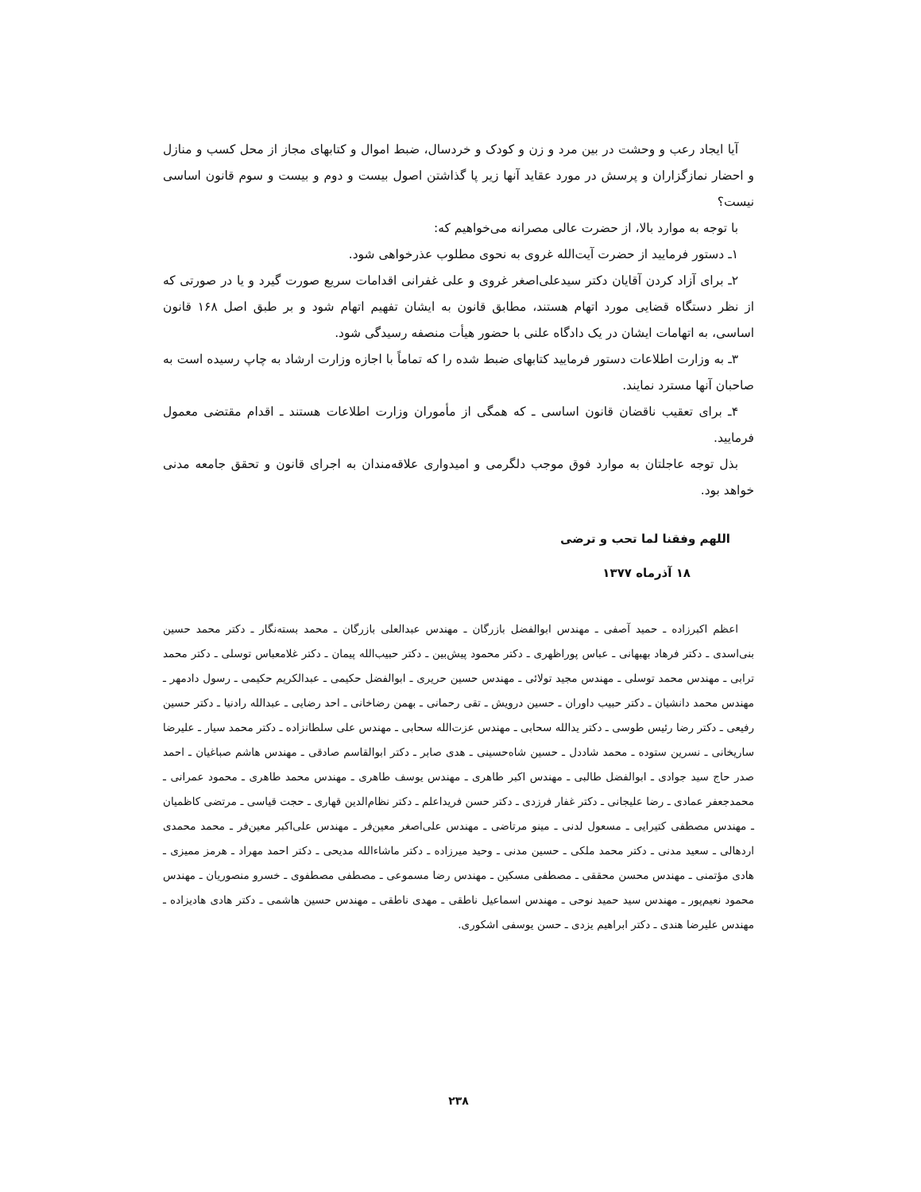آیا ایجاد رعب و وحشت در بین مرد و زن و کودک و خردسال، ضبط اموال و کتابهای مجاز از محل کسب و منازل و احضار نمازگزاران و پرسش در مورد عقاید آنها زیر پا گذاشتن اصول بیست و دوم و بیست و سوم قانون اساسی نیست؟
با توجه به موارد بالا، از حضرت عالی مصرانه می‌خواهیم که:
۱ـ دستور فرمایید از حضرت آیت‌الله غروی به نحوی مطلوب عذرخواهی شود.
۲ـ برای آزاد کردن آقایان دکتر سیدعلی‌اصغر غروی و علی غفرانی اقدامات سریع صورت گیرد و یا در صورتی که از نظر دستگاه قضایی مورد اتهام هستند، مطابق قانون به ایشان تفهیم اتهام شود و بر طبق اصل ۱۶۸ قانون اساسی، به اتهامات ایشان در یک دادگاه علنی با حضور هیأت منصفه رسیدگی شود.
۳ـ به وزارت اطلاعات دستور فرمایید کتابهای ضبط شده را که تماماً با اجازه وزارت ارشاد به چاپ رسیده است به صاحبان آنها مسترد نمایند.
۴ـ برای تعقیب ناقضان قانون اساسی ـ که همگی از مأموران وزارت اطلاعات هستند ـ اقدام مقتضی معمول فرمایید.
بذل توجه عاجلتان به موارد فوق موجب دلگرمی و امیدواری علاقه‌مندان به اجرای قانون و تحقق جامعه مدنی خواهد بود.
اللهم وفقنا لما تحب و ترضی
۱۸ آذرماه ۱۳۷۷
اعظم اکبرزاده ـ حمید آصفی ـ مهندس ابوالفضل بازرگان ـ مهندس عبدالعلی بازرگان ـ محمد بسته‌نگار ـ دکتر محمد حسین بنی‌اسدی ـ دکتر فرهاد بهبهانی ـ عباس پوراظهری ـ دکتر محمود پیش‌بین ـ دکتر حبیب‌الله پیمان ـ دکتر غلامعباس توسلی ـ دکتر محمد ترابی ـ مهندس محمد توسلی ـ مهندس مجید تولائی ـ مهندس حسین حریری ـ ابوالفضل حکیمی ـ عبدالکریم حکیمی ـ رسول دادمهر ـ مهندس محمد دانشیان ـ دکتر حبیب داوران ـ حسین درویش ـ تقی رحمانی ـ بهمن رضاخانی ـ احد رضایی ـ عبدالله رادنیا ـ دکتر حسین رفیعی ـ دکتر رضا رئیس طوسی ـ دکتر یدالله سحابی ـ مهندس عزت‌الله سحابی ـ مهندس علی سلطانزاده ـ دکتر محمد سیار ـ علیرضا ساریخانی ـ نسرین ستوده ـ محمد شاددل ـ حسین شاه‌حسینی ـ هدی صابر ـ دکتر ابوالقاسم صادقی ـ مهندس هاشم صباغیان ـ احمد صدر حاج سید جوادی ـ ابوالفضل طالبی ـ مهندس اکبر طاهری ـ مهندس یوسف طاهری ـ مهندس محمد طاهری ـ محمود عمرانی ـ محمدجعفر عمادی ـ رضا علیجانی ـ دکتر غفار فرزدی ـ دکتر حسن فریداعلم ـ دکتر نظام‌الدین قهاری ـ حجت قیاسی ـ مرتضی کاظمیان ـ مهندس مصطفی کتیرایی ـ مسعول لدنی ـ مینو مرتاضی ـ مهندس علی‌اصغر معین‌فر ـ مهندس علی‌اکبر معین‌فر ـ محمد محمدی اردهالی ـ سعید مدنی ـ دکتر محمد ملکی ـ حسین مدنی ـ وحید میرزاده ـ دکتر ماشاءالله مدیحی ـ دکتر احمد مهراد ـ هرمز ممیزی ـ هادی مؤتمنی ـ مهندس محسن محققی ـ مصطفی مسکین ـ مهندس رضا مسموعی ـ مصطفی مصطفوی ـ خسرو منصوریان ـ مهندس محمود نعیم‌پور ـ مهندس سید حمید نوحی ـ مهندس اسماعیل ناطقی ـ مهدی ناطقی ـ مهندس حسین هاشمی ـ دکتر هادی هادیزاده ـ مهندس علیرضا هندی ـ دکتر ابراهیم یزدی ـ حسن یوسفی اشکوری.
۲۳۸